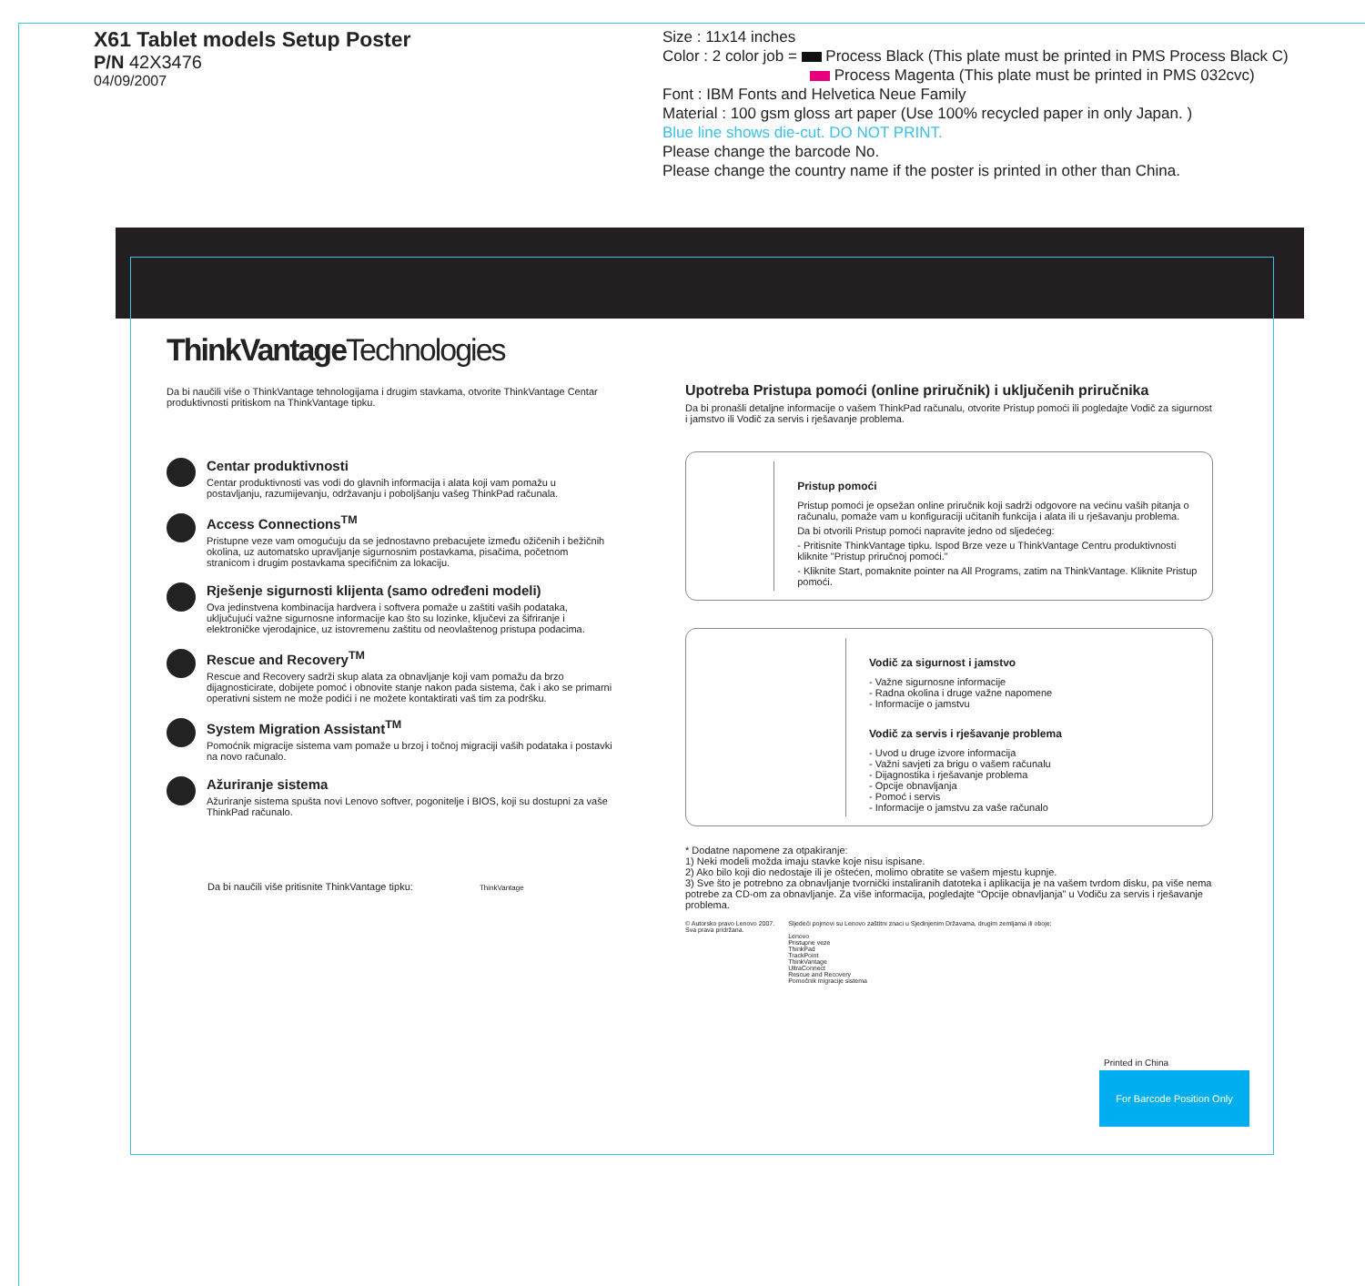X61 Tablet models Setup Poster
P/N 42X3476
04/09/2007
Size : 11x14 inches
Color : 2 color job = Process Black (This plate must be printed in PMS Process Black C)
Process Magenta (This plate must be printed in PMS 032cvc)
Font : IBM Fonts and Helvetica Neue Family
Material : 100 gsm gloss art paper (Use 100% recycled paper in only Japan. )
Blue line shows die-cut. DO NOT PRINT.
Please change the barcode No.
Please change the country name if the poster is printed in other than China.
ThinkVantageTechnologies
Da bi naučili više o ThinkVantage tehnologijama i drugim stavkama, otvorite ThinkVantage Centar produktivnosti pritiskom na ThinkVantage tipku.
Centar produktivnosti
Centar produktivnosti vas vodi do glavnih informacija i alata koji vam pomažu u postavljanju, razumijevanju, održavanju i poboljšanju vašeg ThinkPad računala.
Access Connections<sup>TM</sup>
Pristupne veze vam omogućuju da se jednostavno prebacujete između ožičenih i bežičnih okolina, uz automatsko upravljanje sigurnosnim postavkama, pisačima, početnom stranicom i drugim postavkama specifičnim za lokaciju.
Rješenje sigurnosti klijenta (samo određeni modeli)
Ova jedinstvena kombinacija hardvera i softvera pomaže u zaštiti vaših podataka, uključujući važne sigurnosne informacije kao što su lozinke, ključevi za šifriranje i elektroničke vjerodajnice, uz istovremenu zaštitu od neovlaštenog pristupa podacima.
Rescue and Recovery<sup>TM</sup>
Rescue and Recovery sadrži skup alata za obnavljanje koji vam pomažu da brzo dijagnosticirate, dobijete pomoć i obnovite stanje nakon pada sistema, čak i ako se primarni operativni sistem ne može podići i ne možete kontaktirati vaš tim za podršku.
System Migration Assistant<sup>TM</sup>
Pomoćnik migracije sistema vam pomaže u brzoj i točnoj migraciji vaših podataka i postavki na novo računalo.
Ažuriranje sistema
Ažuriranje sistema spušta novi Lenovo softver, pogonitelje i BIOS, koji su dostupni za vaše ThinkPad računalo.
Da bi naučili više pritisnite ThinkVantage tipku: ThinkVantage
Upotreba Pristupa pomoći (online priručnik) i uključenih priručnika
Da bi pronašli detaljne informacije o vašem ThinkPad računalu, otvorite Pristup pomoći ili pogledajte Vodič za sigurnost i jamstvo ili Vodič za servis i rješavanje problema.
Pristup pomoći
Pristup pomoći je opsežan online priručnik koji sadrži odgovore na većinu vaših pitanja o računalu, pomaže vam u konfiguraciji učitanih funkcija i alata ili u rješavanju problema.
Da bi otvorili Pristup pomoći napravite jedno od sljedećeg:
- Pritisnite ThinkVantage tipku. Ispod Brze veze u ThinkVantage Centru produktivnosti kliknite "Pristup priručnoj pomoći."
- Kliknite Start, pomaknite pointer na All Programs, zatim na ThinkVantage. Kliknite Pristup pomoći.
Vodič za sigurnost i jamstvo
- Važne sigurnosne informacije
- Radna okolina i druge važne napomene
- Informacije o jamstvu
Vodič za servis i rješavanje problema
- Uvod u druge izvore informacija
- Važni savjeti za brigu o vašem računalu
- Dijagnostika i rješavanje problema
- Opcije obnavljanja
- Pomoć i servis
- Informacije o jamstvu za vaše računalo
* Dodatne napomene za otpakiranje:
1) Neki modeli možda imaju stavke koje nisu ispisane.
2) Ako bilo koji dio nedostaje ili je oštećen, molimo obratite se vašem mjestu kupnje.
3) Sve što je potrebno za obnavljanje tvornički instaliranih datoteka i aplikacija je na vašem tvrdom disku, pa više nema potrebe za CD-om za obnavljanje. Za više informacija, pogledajte “Opcije obnavljanja" u Vodiču za servis i rješavanje problema.
© Autorsko pravo Lenovo 2007.
Sva prava pridržana.
Sljedeći pojmovi su Lenovo zaštitni znaci u Sjedinjenim Državama, drugim zemljama ili oboje:
Lenovo
Pristupne veze
ThinkPad
TrackPoint
ThinkVantage
UltraConnect
Rescue and Recovery
Pomoćnik migracije sistema
Printed in China
For Barcode Position Only